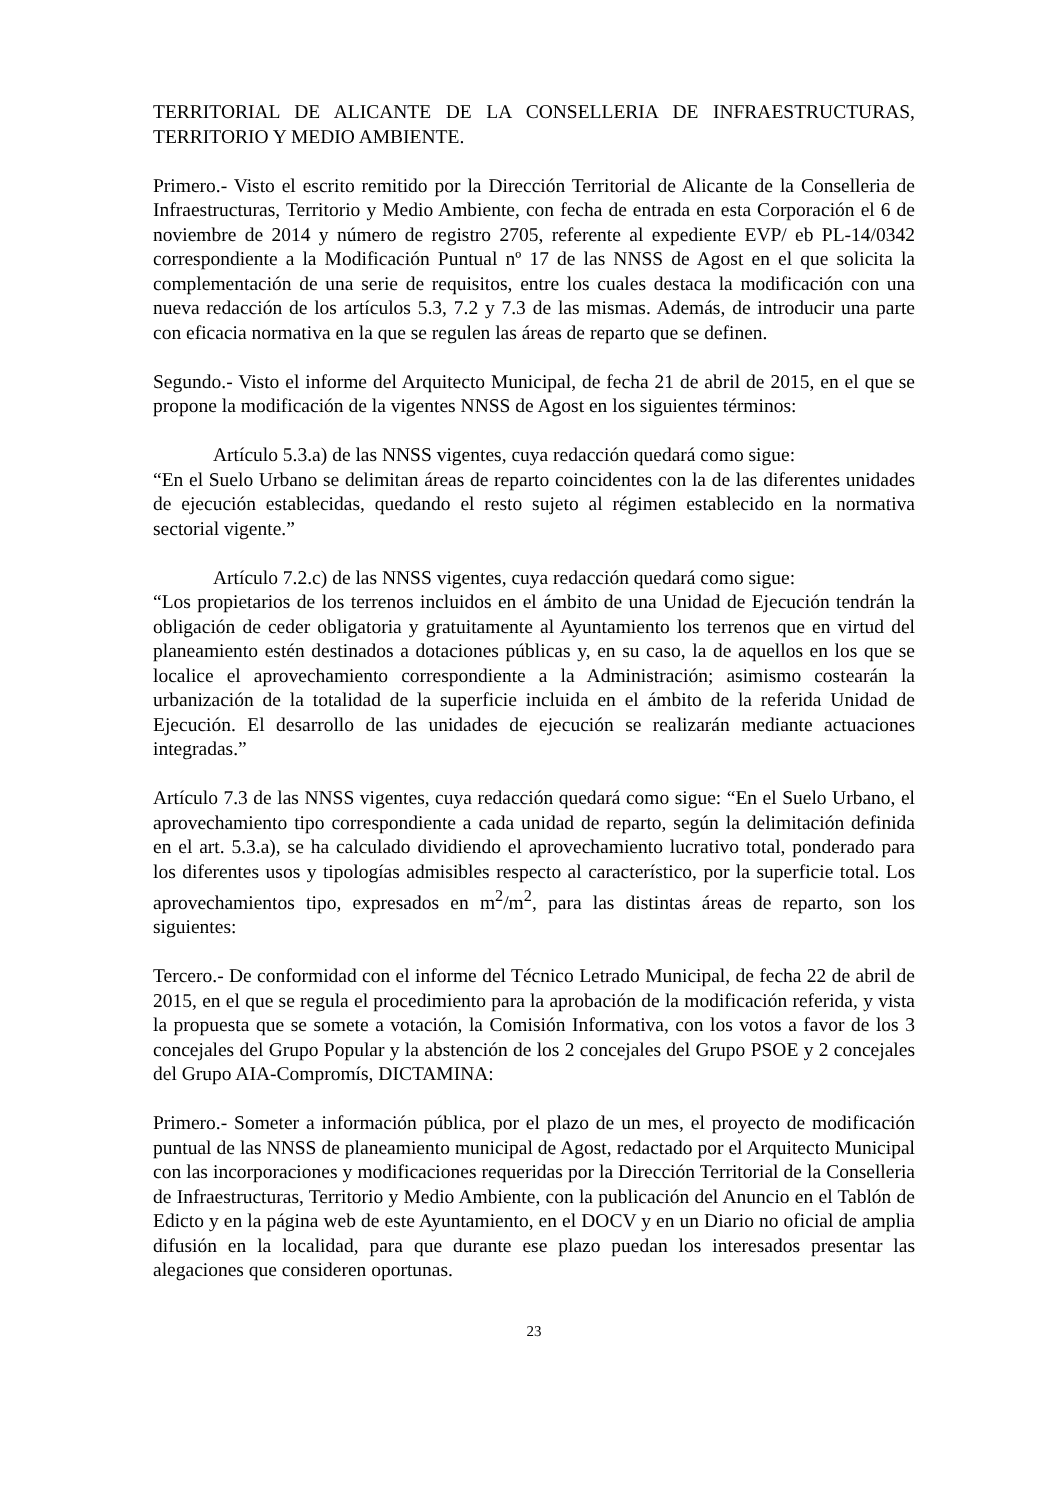TERRITORIAL DE ALICANTE DE LA CONSELLERIA DE INFRAESTRUCTURAS, TERRITORIO Y MEDIO AMBIENTE.
Primero.- Visto el escrito remitido por la Dirección Territorial de Alicante de la Conselleria de Infraestructuras, Territorio y Medio Ambiente, con fecha de entrada en esta Corporación el 6 de noviembre de 2014 y número de registro 2705, referente al expediente EVP/ eb PL-14/0342 correspondiente a la Modificación Puntual nº 17 de las NNSS de Agost en el que solicita la complementación de una serie de requisitos, entre los cuales destaca la modificación con una nueva redacción de los artículos 5.3, 7.2 y 7.3 de las mismas. Además, de introducir una parte con eficacia normativa en la que se regulen las áreas de reparto que se definen.
Segundo.- Visto el informe del Arquitecto Municipal, de fecha 21 de abril de 2015, en el que se propone la modificación de la vigentes NNSS de Agost en los siguientes términos:
Artículo 5.3.a) de las NNSS vigentes, cuya redacción quedará como sigue:
“En el Suelo Urbano se delimitan áreas de reparto coincidentes con la de las diferentes unidades de ejecución establecidas, quedando el resto sujeto al régimen establecido en la normativa sectorial vigente.”
Artículo 7.2.c) de las NNSS vigentes, cuya redacción quedará como sigue:
“Los propietarios de los terrenos incluidos en el ámbito de una Unidad de Ejecución tendrán la obligación de ceder obligatoria y gratuitamente al Ayuntamiento los terrenos que en virtud del planeamiento estén destinados a dotaciones públicas y, en su caso, la de aquellos en los que se localice el aprovechamiento correspondiente a la Administración; asimismo costearán la urbanización de la totalidad de la superficie incluida en el ámbito de la referida Unidad de Ejecución. El desarrollo de las unidades de ejecución se realizarán mediante actuaciones integradas.”
Artículo 7.3 de las NNSS vigentes, cuya redacción quedará como sigue: “En el Suelo Urbano, el aprovechamiento tipo correspondiente a cada unidad de reparto, según la delimitación definida en el art. 5.3.a), se ha calculado dividiendo el aprovechamiento lucrativo total, ponderado para los diferentes usos y tipologías admisibles respecto al característico, por la superficie total. Los aprovechamientos tipo, expresados en m<sup>2</sup>/m<sup>2</sup>, para las distintas áreas de reparto, son los siguientes:
Tercero.- De conformidad con el informe del Técnico Letrado Municipal, de fecha 22 de abril de 2015, en el que se regula el procedimiento para la aprobación de la modificación referida, y vista la propuesta que se somete a votación, la Comisión Informativa, con los votos a favor de los 3 concejales del Grupo Popular y la abstención de los 2 concejales del Grupo PSOE y 2 concejales del Grupo AIA-Compromís, DICTAMINA:
Primero.- Someter a información pública, por el plazo de un mes, el proyecto de modificación puntual de las NNSS de planeamiento municipal de Agost, redactado por el Arquitecto Municipal con las incorporaciones y modificaciones requeridas por la Dirección Territorial de la Conselleria de Infraestructuras, Territorio y Medio Ambiente, con la publicación del Anuncio en el Tablón de Edicto y en la página web de este Ayuntamiento, en el DOCV y en un Diario no oficial de amplia difusión en la localidad, para que durante ese plazo puedan los interesados presentar las alegaciones que consideren oportunas.
23